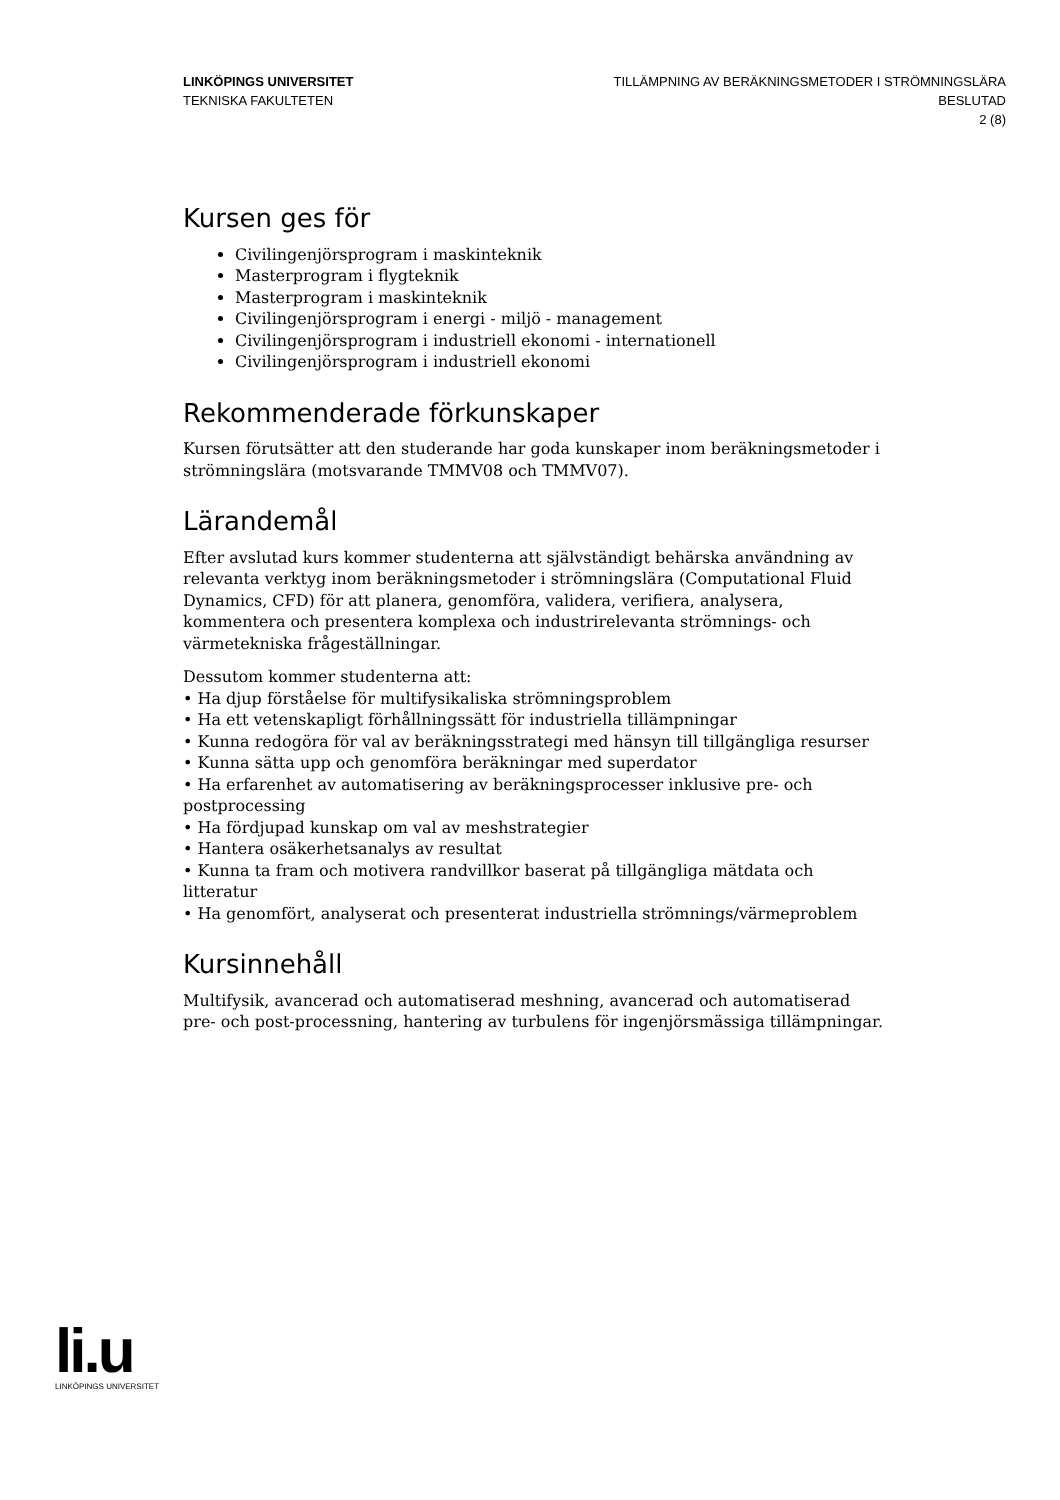LINKÖPINGS UNIVERSITET
TEKNISKA FAKULTETEN
TILLÄMPNING AV BERÄKNINGSMETODER I STRÖMNINGSLÄRA
BESLUTAD
2 (8)
Kursen ges för
Civilingenjörsprogram i maskinteknik
Masterprogram i flygteknik
Masterprogram i maskinteknik
Civilingenjörsprogram i energi - miljö - management
Civilingenjörsprogram i industriell ekonomi - internationell
Civilingenjörsprogram i industriell ekonomi
Rekommenderade förkunskaper
Kursen förutsätter att den studerande har goda kunskaper inom beräkningsmetoder i strömningslära (motsvarande TMMV08 och TMMV07).
Lärandemål
Efter avslutad kurs kommer studenterna att självständigt behärska användning av relevanta verktyg inom beräkningsmetoder i strömningslära (Computational Fluid Dynamics, CFD) för att planera, genomföra, validera, verifiera, analysera, kommentera och presentera komplexa och industrirelevanta strömnings- och värmetekniska frågeställningar.
Dessutom kommer studenterna att:
• Ha djup förståelse för multifysikaliska strömningsproblem
• Ha ett vetenskapligt förhållningssätt för industriella tillämpningar
• Kunna redogöra för val av beräkningsstrategi med hänsyn till tillgängliga resurser
• Kunna sätta upp och genomföra beräkningar med superdator
• Ha erfarenhet av automatisering av beräkningsprocesser inklusive pre- och postprocessing
• Ha fördjupad kunskap om val av meshstrategier
• Hantera osäkerhetsanalys av resultat
• Kunna ta fram och motivera randvillkor baserat på tillgängliga mätdata och litteratur
• Ha genomfört, analyserat och presenterat industriella strömnings/värmeproblem
Kursinnehåll
Multifysik, avancerad och automatiserad meshning, avancerad och automatiserad pre- och post-processning, hantering av turbulens för ingenjörsmässiga tillämpningar.
li.u
LINKÖPINGS UNIVERSITET